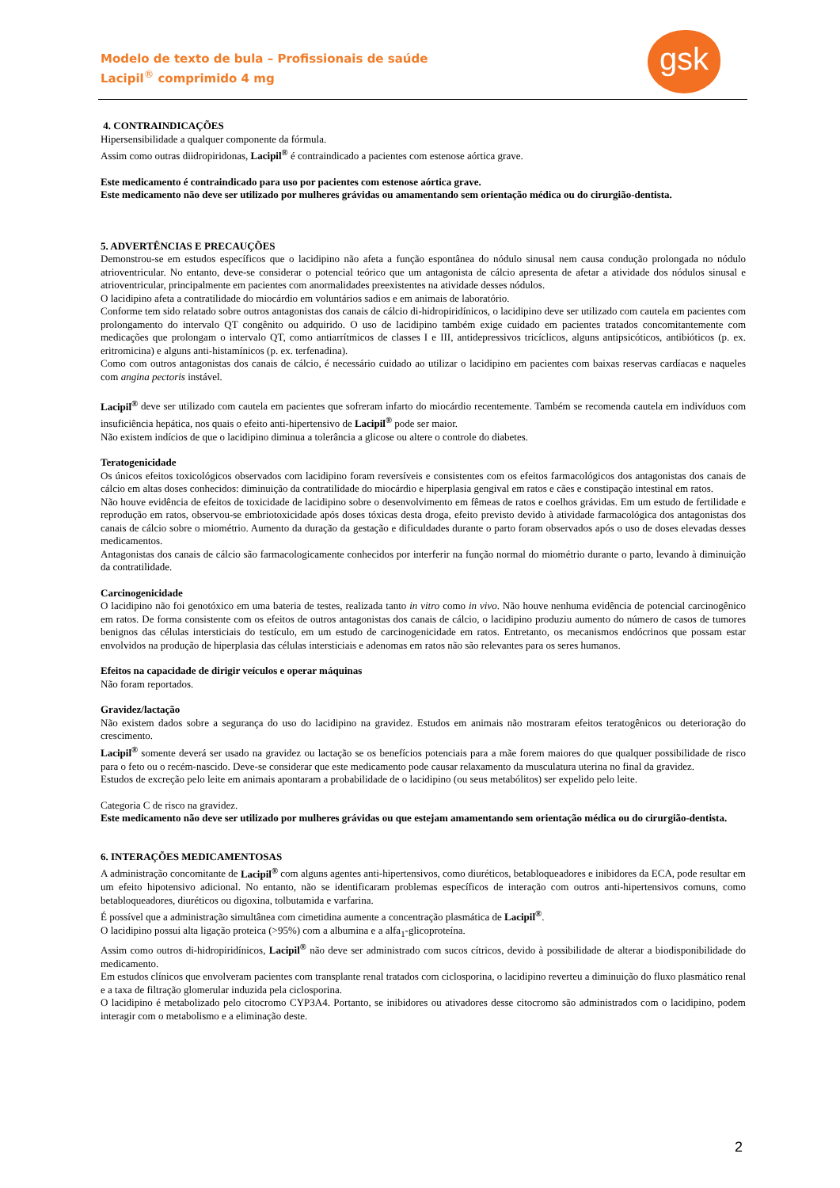Modelo de texto de bula – Profissionais de saúde
Lacipil<sup>®</sup> comprimido 4 mg
gsk
4. CONTRAINDICAÇÕES
Hipersensibilidade a qualquer componente da fórmula.
Assim como outras diidropiridonas, Lacipil<sup>®</sup> é contraindicado a pacientes com estenose aórtica grave.
Este medicamento é contraindicado para uso por pacientes com estenose aórtica grave.
Este medicamento não deve ser utilizado por mulheres grávidas ou amamentando sem orientação médica ou do cirurgião-dentista.
5. ADVERTÊNCIAS E PRECAUÇÕES
Demonstrou-se em estudos específicos que o lacidipino não afeta a função espontânea do nódulo sinusal nem causa condução prolongada no nódulo atrioventricular. No entanto, deve-se considerar o potencial teórico que um antagonista de cálcio apresenta de afetar a atividade dos nódulos sinusal e atrioventricular, principalmente em pacientes com anormalidades preexistentes na atividade desses nódulos.
O lacidipino afeta a contratilidade do miocárdio em voluntários sadios e em animais de laboratório.
Conforme tem sido relatado sobre outros antagonistas dos canais de cálcio di-hidropiridínicos, o lacidipino deve ser utilizado com cautela em pacientes com prolongamento do intervalo QT congênito ou adquirido. O uso de lacidipino também exige cuidado em pacientes tratados concomitantemente com medicações que prolongam o intervalo QT, como antiarrítmicos de classes I e III, antidepressivos tricíclicos, alguns antipsicóticos, antibióticos (p. ex. eritromicina) e alguns anti-histamínicos (p. ex. terfenadina).
Como com outros antagonistas dos canais de cálcio, é necessário cuidado ao utilizar o lacidipino em pacientes com baixas reservas cardíacas e naqueles com angina pectoris instável.
Lacipil<sup>®</sup> deve ser utilizado com cautela em pacientes que sofreram infarto do miocárdio recentemente. Também se recomenda cautela em indivíduos com insuficiência hepática, nos quais o efeito anti-hipertensivo de Lacipil<sup>®</sup> pode ser maior.
Não existem indícios de que o lacidipino diminua a tolerância a glicose ou altere o controle do diabetes.
Teratogenicidade
Os únicos efeitos toxicológicos observados com lacidipino foram reversíveis e consistentes com os efeitos farmacológicos dos antagonistas dos canais de cálcio em altas doses conhecidos: diminuição da contratilidade do miocárdio e hiperplasia gengival em ratos e cães e constipação intestinal em ratos.
Não houve evidência de efeitos de toxicidade de lacidipino sobre o desenvolvimento em fêmeas de ratos e coelhos grávidas. Em um estudo de fertilidade e reprodução em ratos, observou-se embriotoxicidade após doses tóxicas desta droga, efeito previsto devido à atividade farmacológica dos antagonistas dos canais de cálcio sobre o miométrio. Aumento da duração da gestação e dificuldades durante o parto foram observados após o uso de doses elevadas desses medicamentos.
Antagonistas dos canais de cálcio são farmacologicamente conhecidos por interferir na função normal do miométrio durante o parto, levando à diminuição da contratilidade.
Carcinogenicidade
O lacidipino não foi genotóxico em uma bateria de testes, realizada tanto in vitro como in vivo. Não houve nenhuma evidência de potencial carcinogênico em ratos. De forma consistente com os efeitos de outros antagonistas dos canais de cálcio, o lacidipino produziu aumento do número de casos de tumores benignos das células intersticiais do testículo, em um estudo de carcinogenicidade em ratos. Entretanto, os mecanismos endócrinos que possam estar envolvidos na produção de hiperplasia das células intersticiais e adenomas em ratos não são relevantes para os seres humanos.
Efeitos na capacidade de dirigir veículos e operar máquinas
Não foram reportados.
Gravidez/lactação
Não existem dados sobre a segurança do uso do lacidipino na gravidez. Estudos em animais não mostraram efeitos teratogênicos ou deterioração do crescimento.
Lacipil<sup>®</sup> somente deverá ser usado na gravidez ou lactação se os benefícios potenciais para a mãe forem maiores do que qualquer possibilidade de risco para o feto ou o recém-nascido. Deve-se considerar que este medicamento pode causar relaxamento da musculatura uterina no final da gravidez.
Estudos de excreção pelo leite em animais apontaram a probabilidade de o lacidipino (ou seus metabólitos) ser expelido pelo leite.
Categoria C de risco na gravidez.
Este medicamento não deve ser utilizado por mulheres grávidas ou que estejam amamentando sem orientação médica ou do cirurgião-dentista.
6. INTERAÇÕES MEDICAMENTOSAS
A administração concomitante de Lacipil<sup>®</sup> com alguns agentes anti-hipertensivos, como diuréticos, betabloqueadores e inibidores da ECA, pode resultar em um efeito hipotensivo adicional. No entanto, não se identificaram problemas específicos de interação com outros anti-hipertensivos comuns, como betabloqueadores, diuréticos ou digoxina, tolbutamida e varfarina.
É possível que a administração simultânea com cimetidina aumente a concentração plasmática de Lacipil<sup>®</sup>.
O lacidipino possui alta ligação proteica (>95%) com a albumina e a alfa<sub>1</sub>-glicoproteína.
Assim como outros di-hidropiridínicos, Lacipil<sup>®</sup> não deve ser administrado com sucos cítricos, devido à possibilidade de alterar a biodisponibilidade do medicamento.
Em estudos clínicos que envolveram pacientes com transplante renal tratados com ciclosporina, o lacidipino reverteu a diminuição do fluxo plasmático renal e a taxa de filtração glomerular induzida pela ciclosporina.
O lacidipino é metabolizado pelo citocromo CYP3A4. Portanto, se inibidores ou ativadores desse citocromo são administrados com o lacidipino, podem interagir com o metabolismo e a eliminação deste.
2